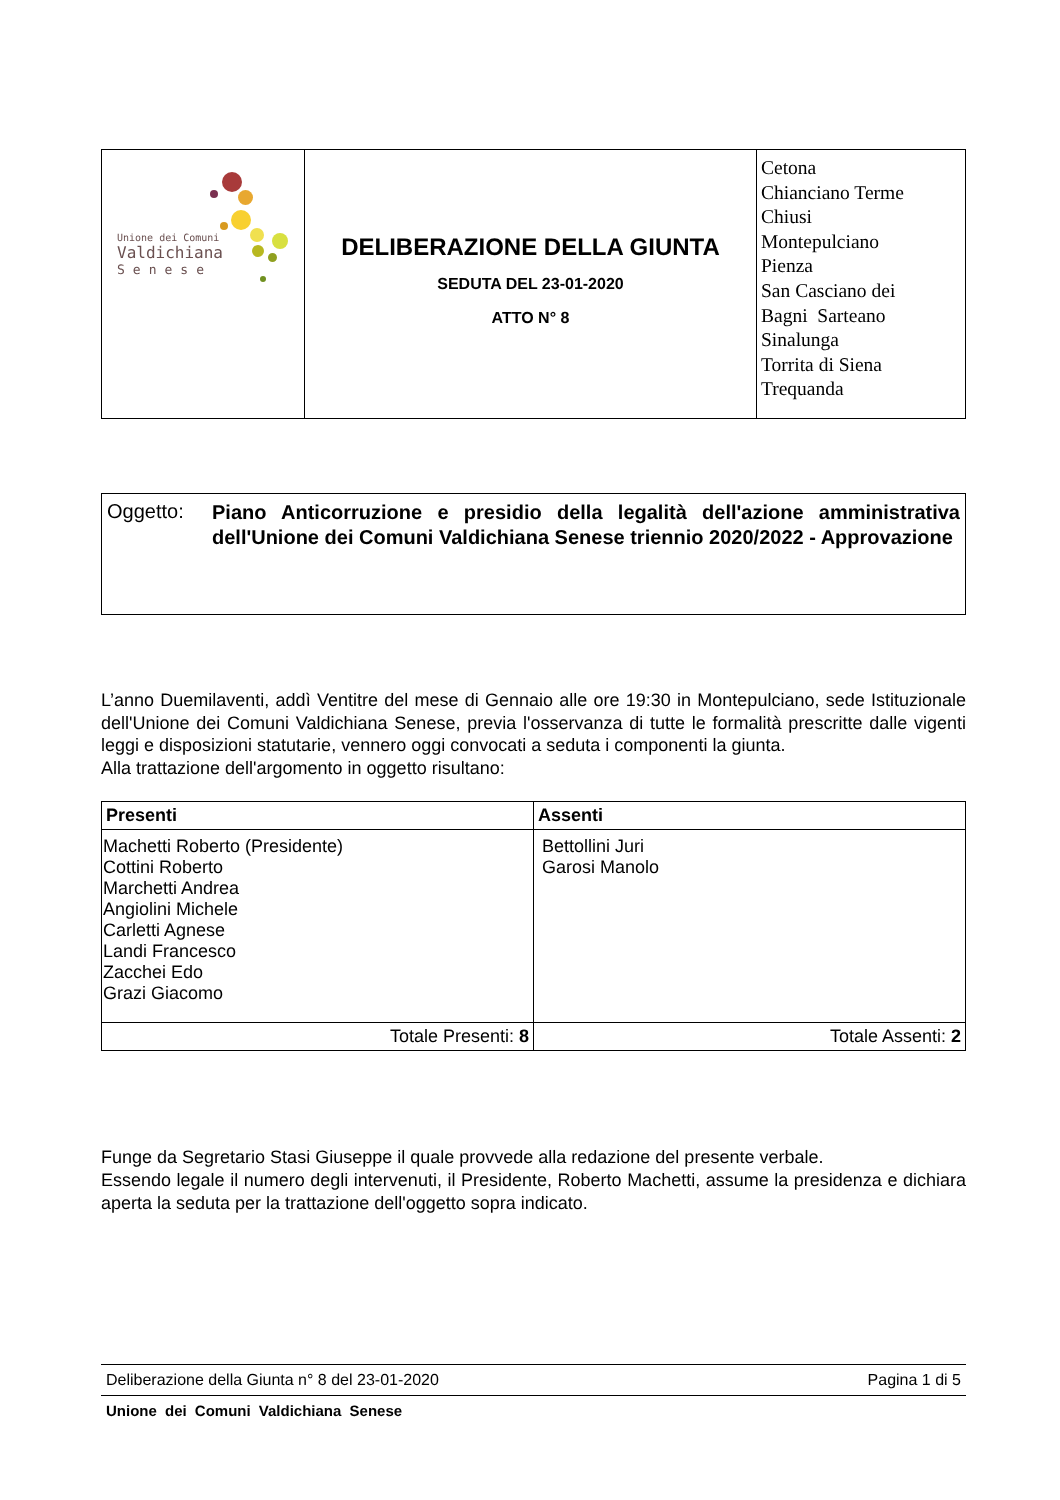| Unione dei Comuni Valdichiana Senese | DELIBERAZIONE DELLA GIUNTA SEDUTA DEL 23-01-2020 ATTO N° 8 | Cetona Chianciano Terme Chiusi Montepulciano Pienza San Casciano dei Bagni Sarteano Sinalunga Torrita di Siena Trequanda |
Oggetto:
Piano Anticorruzione e presidio della legalità dell'azione amministrativa dell'Unione dei Comuni Valdichiana Senese triennio 2020/2022 - Approvazione
L’anno Duemilaventi, addì Ventitre del mese di Gennaio alle ore 19:30 in Montepulciano, sede Istituzionale dell'Unione dei Comuni Valdichiana Senese, previa l'osservanza di tutte le formalità prescritte dalle vigenti leggi e disposizioni statutarie, vennero oggi convocati a seduta i componenti la giunta.
Alla trattazione dell'argomento in oggetto risultano:
| Presenti | Assenti |
| --- | --- |
| Machetti Roberto (Presidente) Cottini Roberto Marchetti Andrea Angiolini Michele Carletti Agnese Landi Francesco Zacchei Edo Grazi Giacomo | Bettollini Juri Garosi Manolo |
| Totale Presenti: 8 | Totale Assenti: 2 |
Funge da Segretario Stasi Giuseppe il quale provvede alla redazione del presente verbale.
Essendo legale il numero degli intervenuti, il Presidente, Roberto Machetti, assume la presidenza e dichiara aperta la seduta per la trattazione dell'oggetto sopra indicato.
Deliberazione della Giunta n° 8 del 23-01-2020 Pagina 1 di 5
Unione dei Comuni Valdichiana Senese